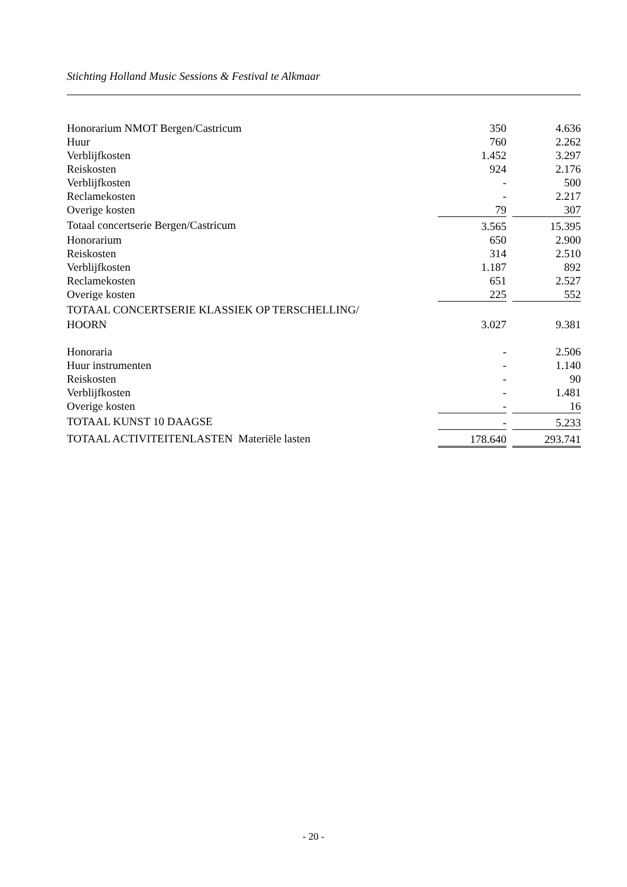Stichting Holland Music Sessions & Festival te Alkmaar
| Honorarium NMOT Bergen/Castricum | 350 | | 4.636 |
| Huur | 760 | | 2.262 |
| Verblijfkosten | 1.452 | | 3.297 |
| Reiskosten | 924 | | 2.176 |
| Verblijfkosten | - | | 500 |
| Reclamekosten | - | | 2.217 |
| Overige kosten | 79 | | 307 |
| Totaal concertserie Bergen/Castricum | 3.565 | | 15.395 |
| Honorarium | 650 | | 2.900 |
| Reiskosten | 314 | | 2.510 |
| Verblijfkosten | 1.187 | | 892 |
| Reclamekosten | 651 | | 2.527 |
| Overige kosten | 225 | | 552 |
| TOTAAL CONCERTSERIE KLASSIEK OP TERSCHELLING/ | | | |
| HOORN | 3.027 | | 9.381 |
| Honoraria | - | | 2.506 |
| Huur instrumenten | - | | 1.140 |
| Reiskosten | - | | 90 |
| Verblijfkosten | - | | 1.481 |
| Overige kosten | - | | 16 |
| TOTAAL KUNST 10 DAAGSE | - | | 5.233 |
| TOTAAL ACTIVITEITENLASTEN Materiële lasten | 178.640 | | 293.741 |
- 20 -